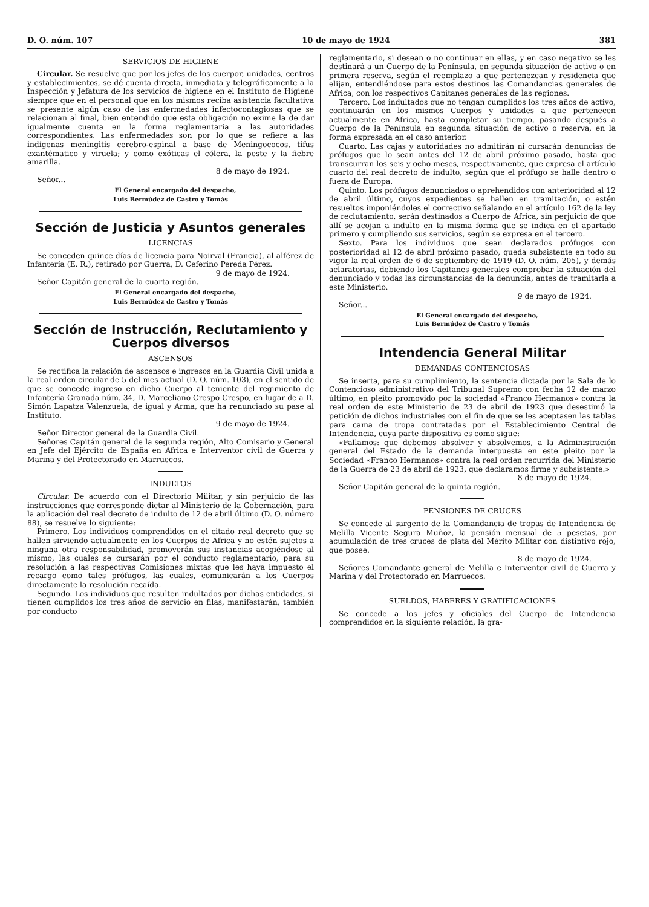D. O. núm. 107 10 de mayo de 1924 381
SERVICIOS DE HIGIENE
Circular. Se resuelve que por los jefes de los cuerpor, unidades, centros y establecimientos, se dé cuenta directa, inmediata y telegráficamente a la Inspección y Jefatura de los servicios de higiene en el Instituto de Higiene siempre que en el personal que en los mismos reciba asistencia facultativa se presente algún caso de las enfermedades infectocontagiosas que se relacionan al final, bien entendido que esta obligación no exime la de dar igualmente cuenta en la forma reglamentaria a las autoridades correspondientes. Las enfermedades son por lo que se refiere a las indígenas meningitis cerebro-espinal a base de Meningococos, tifus exantématico y viruela; y como exóticas el cólera, la peste y la fiebre amarilla.
8 de mayo de 1924.
Señor...
El General encargado del despacho,
Luis Bermúdez de Castro y Tomás
Sección de Justicia y Asuntos generales
LICENCIAS
Se conceden quince días de licencia para Noirval (Francia), al alférez de Infantería (E. R.), retirado por Guerra, D. Ceferino Pereda Pérez.
9 de mayo de 1924.
Señor Capitán general de la cuarta región.
El General encargado del despacho,
Luis Bermúdez de Castro y Tomás
Sección de Instrucción, Reclutamiento y Cuerpos diversos
ASCENSOS
Se rectifica la relación de ascensos e ingresos en la Guardia Civil unida a la real orden circular de 5 del mes actual (D. O. núm. 103), en el sentido de que se concede ingreso en dicho Cuerpo al teniente del regimiento de Infantería Granada núm. 34, D. Marceliano Crespo Crespo, en lugar de a D. Simón Lapatza Valenzuela, de igual y Arma, que ha renunciado su pase al Instituto.
9 de mayo de 1924.
Señor Director general de la Guardia Civil.
Señores Capitán general de la segunda región, Alto Comisario y General en Jefe del Ejército de España en Africa e Interventor civil de Guerra y Marina y del Protectorado en Marruecos.
INDULTOS
Circular. De acuerdo con el Directorio Militar, y sin perjuicio de las instrucciones que corresponde dictar al Ministerio de la Gobernación, para la aplicación del real decreto de indulto de 12 de abril último (D. O. número 88), se resuelve lo siguiente:
Primero. Los individuos comprendidos en el citado real decreto que se hallen sirviendo actualmente en los Cuerpos de Africa y no estén sujetos a ninguna otra responsabilidad, promoverán sus instancias acogiéndose al mismo, las cuales se cursarán por el conducto reglamentario, para su resolución a las respectivas Comisiones mixtas que les haya impuesto el recargo como tales prófugos, las cuales, comunicarán a los Cuerpos directamente la resolución recaída.
Segundo. Los individuos que resulten indultados por dichas entidades, si tienen cumplidos los tres años de servicio en filas, manifestarán, también por conducto
reglamentario, si desean o no continuar en ellas, y en caso negativo se les destinará a un Cuerpo de la Península, en segunda situación de activo o en primera reserva, según el reemplazo a que pertenezcan y residencia que elijan, entendiéndose para estos destinos las Comandancias generales de Africa, con los respectivos Capitanes generales de las regiones.
Tercero. Los indultados que no tengan cumplidos los tres años de activo, continuarán en los mismos Cuerpos y unidades a que pertenecen actualmente en Africa, hasta completar su tiempo, pasando después a Cuerpo de la Península en segunda situación de activo o reserva, en la forma expresada en el caso anterior.
Cuarto. Las cajas y autoridades no admitirán ni cursarán denuncias de prófugos que lo sean antes del 12 de abril próximo pasado, hasta que transcurran los seis y ocho meses, respectivamente, que expresa el artículo cuarto del real decreto de indulto, según que el prófugo se halle dentro o fuera de Europa.
Quinto. Los prófugos denunciados o aprehendidos con anterioridad al 12 de abril último, cuyos expedientes se hallen en tramitación, o estén resueltos imponiéndoles el correctivo señalando en el artículo 162 de la ley de reclutamiento, serán destinados a Cuerpo de Africa, sin perjuicio de que allí se acojan a indulto en la misma forma que se indica en el apartado primero y cumpliendo sus servicios, según se expresa en el tercero.
Sexto. Para los individuos que sean declarados prófugos con posterioridad al 12 de abril próximo pasado, queda subsistente en todo su vigor la real orden de 6 de septiembre de 1919 (D. O. núm. 205), y demás aclaratorias, debiendo los Capitanes generales comprobar la situación del denunciado y todas las circunstancias de la denuncia, antes de tramitarla a este Ministerio.
9 de mayo de 1924.
Señor...
El General encargado del despacho,
Luis Bermúdez de Castro y Tomás
Intendencia General Militar
DEMANDAS CONTENCIOSAS
Se inserta, para su cumplimiento, la sentencia dictada por la Sala de lo Contencioso administrativo del Tribunal Supremo con fecha 12 de marzo último, en pleito promovido por la sociedad «Franco Hermanos» contra la real orden de este Ministerio de 23 de abril de 1923 que desestimó la petición de dichos industriales con el fin de que se les aceptasen las tablas para cama de tropa contratadas por el Establecimiento Central de Intendencia, cuya parte dispositiva es como sigue:
«Fallamos: que debemos absolver y absolvemos, a la Administración general del Estado de la demanda interpuesta en este pleito por la Sociedad «Franco Hermanos» contra la real orden recurrida del Ministerio de la Guerra de 23 de abril de 1923, que declaramos firme y subsistente.»
8 de mayo de 1924.
Señor Capitán general de la quinta región.
PENSIONES DE CRUCES
Se concede al sargento de la Comandancia de tropas de Intendencia de Melilla Vicente Segura Muñoz, la pensión mensual de 5 pesetas, por acumulación de tres cruces de plata del Mérito Militar con distintivo rojo, que posee.
8 de mayo de 1924.
Señores Comandante general de Melilla e Interventor civil de Guerra y Marina y del Protectorado en Marruecos.
SUELDOS, HABERES Y GRATIFICACIONES
Se concede a los jefes y oficiales del Cuerpo de Intendencia comprendidos en la siguiente relación, la gra-